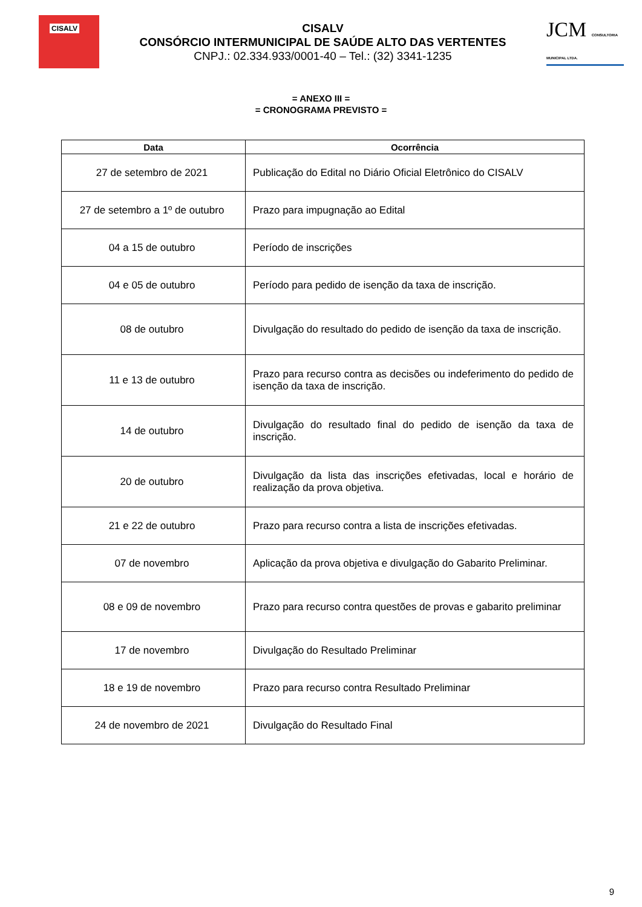CISALV
CISALV
CONSÓRCIO INTERMUNICIPAL DE SAÚDE ALTO DAS VERTENTES
CNPJ.: 02.334.933/0001-40 – Tel.: (32) 3341-1235
JCM CONSULTORIA MUNICIPAL LTDA.
= ANEXO III =
= CRONOGRAMA PREVISTO =
| Data | Ocorrência |
| --- | --- |
| 27 de setembro de 2021 | Publicação do Edital no Diário Oficial Eletrônico do CISALV |
| 27 de setembro a 1º de outubro | Prazo para impugnação ao Edital |
| 04 a 15 de outubro | Período de inscrições |
| 04 e 05 de outubro | Período para pedido de isenção da taxa de inscrição. |
| 08 de outubro | Divulgação do resultado do pedido de isenção da taxa de inscrição. |
| 11 e 13 de outubro | Prazo para recurso contra as decisões ou indeferimento do pedido de isenção da taxa de inscrição. |
| 14 de outubro | Divulgação do resultado final do pedido de isenção da taxa de inscrição. |
| 20 de outubro | Divulgação da lista das inscrições efetivadas, local e horário de realização da prova objetiva. |
| 21 e 22 de outubro | Prazo para recurso contra a lista de inscrições efetivadas. |
| 07 de novembro | Aplicação da prova objetiva e divulgação do Gabarito Preliminar. |
| 08 e 09 de novembro | Prazo para recurso contra questões de provas e gabarito preliminar |
| 17 de novembro | Divulgação do Resultado Preliminar |
| 18 e 19 de novembro | Prazo para recurso contra Resultado Preliminar |
| 24 de novembro de 2021 | Divulgação do Resultado Final |
9